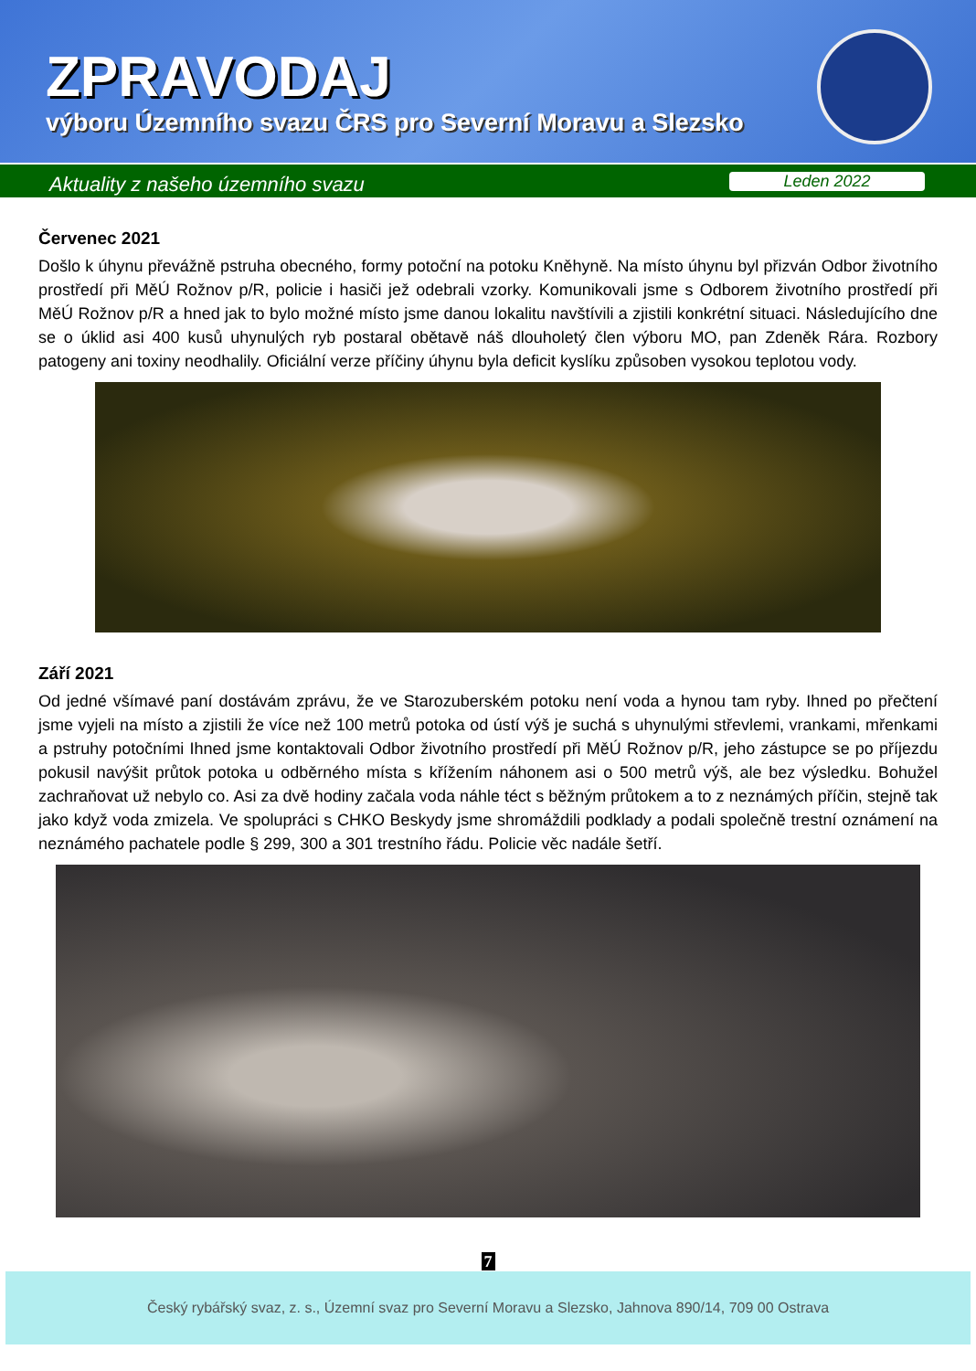ZPRAVODAJ
výboru Územního svazu ČRS pro Severní Moravu a Slezsko
Aktuality z našeho územního svazu
Leden 2022
Červenec 2021
Došlo k úhynu převážně pstruha obecného, formy potoční na potoku Kněhyně. Na místo úhynu byl přizván Odbor životního prostředí při MěÚ Rožnov p/R, policie i hasiči jež odebrali vzorky. Komunikovali jsme s Odborem životního prostředí při MěÚ Rožnov p/R a hned jak to bylo možné místo jsme danou lokalitu navštívili a zjistili konkrétní situaci. Následujícího dne se o úklid asi 400 kusů uhynulých ryb postaral obětavě náš dlouholetý člen výboru MO, pan Zdeněk Rára. Rozbory patogeny ani toxiny neodhalily. Oficiální verze příčiny úhynu byla deficit kyslíku způsoben vysokou teplotou vody.
Září 2021
Od jedné všímavé paní dostávám zprávu, že ve Starozuberském potoku není voda a hynou tam ryby. Ihned po přečtení jsme vyjeli na místo a zjistili že více než 100 metrů potoka od ústí výš je suchá s uhynulými střevlemi, vrankami, mřenkami a pstruhy potočními Ihned jsme kontaktovali Odbor životního prostředí při MěÚ Rožnov p/R, jeho zástupce se po příjezdu pokusil navýšit průtok potoka u odběrného místa s křížením náhonem asi o 500 metrů výš, ale bez výsledku. Bohužel zachraňovat už nebylo co. Asi za dvě hodiny začala voda náhle téct s běžným průtokem a to z neznámých příčin, stejně tak jako když voda zmizela. Ve spolupráci s CHKO Beskydy jsme shromáždili podklady a podali společně trestní oznámení na neznámého pachatele podle § 299, 300 a 301 trestního řádu. Policie věc nadále šetří.
7
Český rybářský svaz, z. s., Územní svaz pro Severní Moravu a Slezsko, Jahnova 890/14, 709 00 Ostrava